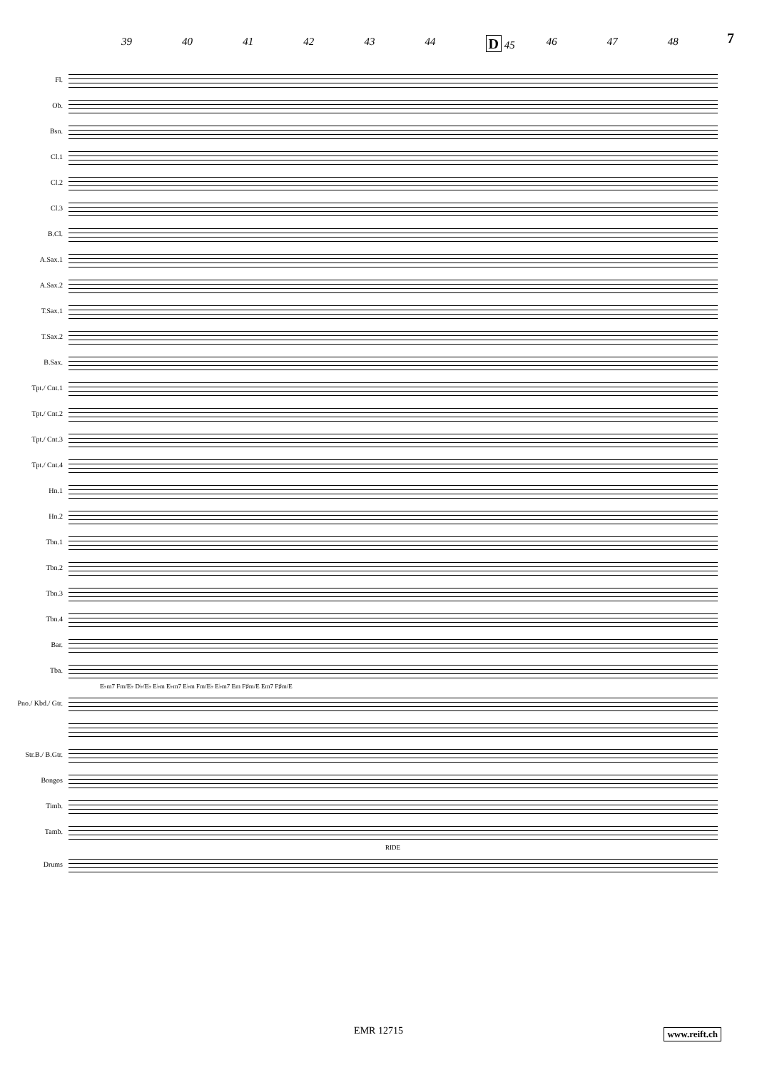7
39 40 41 42 43 44 D 45 46 47 48
Fl.
Ob.
Bsn.
Cl.1
Cl.2
Cl.3
B.Cl.
A.Sax.1
A.Sax.2
T.Sax.1
T.Sax.2
B.Sax.
Tpt./ Cnt.1
Tpt./ Cnt.2
Tpt./ Cnt.3
Tpt./ Cnt.4
Hn.1
Hn.2
Tbn.1
Tbn.2
Tbn.3
Tbn.4
Bar.
Tba.
E♭m7 Fm/E♭ D♭/E♭ E♭m E♭m7 E♭m Fm/E♭ E♭m7 Em F♯m/E Em7 F♯m/E
Pno./ Kbd./ Gtr.
Str.B./ B.Gtr.
Bongos
Timb.
Tamb.
RIDE
Drums
EMR 12715 www.reift.ch